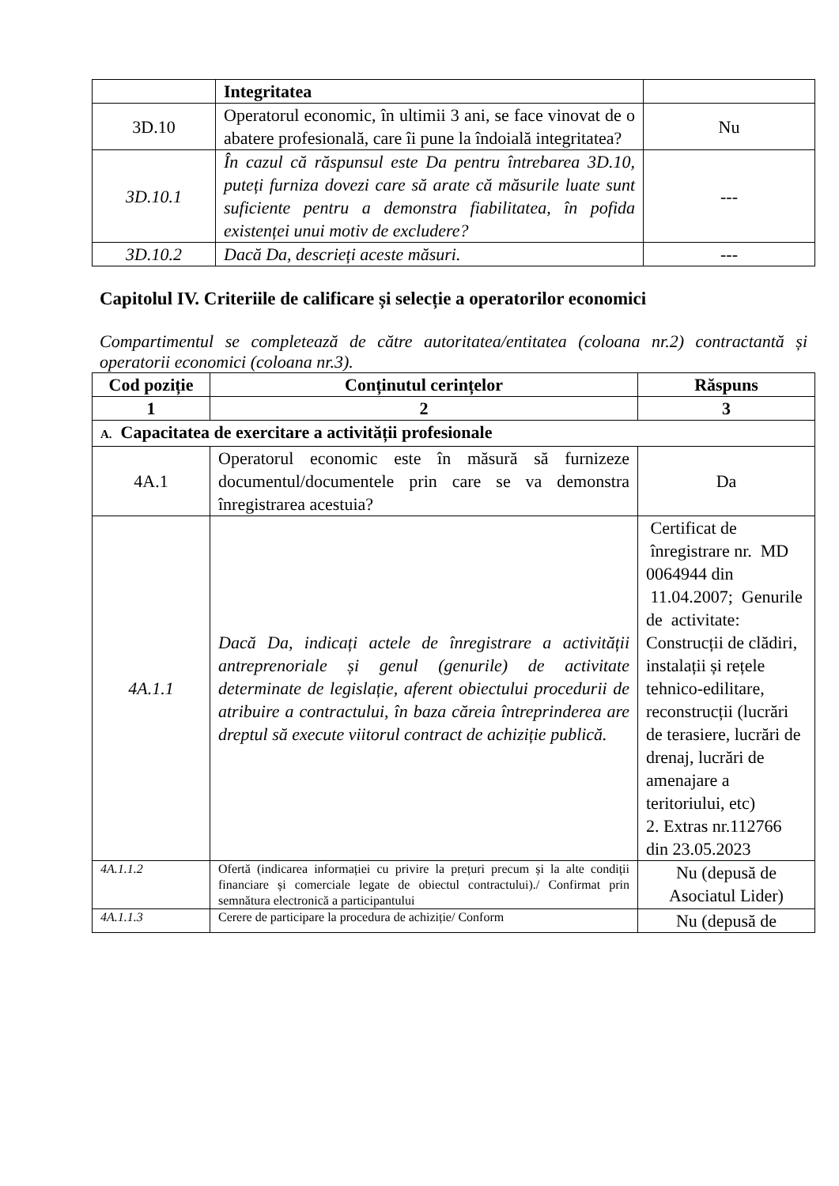| | Integritatea | |
| 3D.10 | Operatorul economic, în ultimii 3 ani, se face vinovat de o abatere profesională, care îi pune la îndoială integritatea? | Nu |
| 3D.10.1 | În cazul că răspunsul este Da pentru întrebarea 3D.10, puteți furniza dovezi care să arate că măsurile luate sunt suficiente pentru a demonstra fiabilitatea, în pofida existenței unui motiv de excludere? | --- |
| 3D.10.2 | Dacă Da, descrieți aceste măsuri. | --- |
Capitolul IV. Criteriile de calificare și selecție a operatorilor economici
Compartimentul se completează de către autoritatea/entitatea (coloana nr.2) contractantă și operatorii economici (coloana nr.3).
| Cod poziție | Conținutul cerințelor | Răspuns |
| --- | --- | --- |
| 1 | 2 | 3 |
| A. Capacitatea de exercitare a activității profesionale | | |
| 4A.1 | Operatorul economic este în măsură să furnizeze documentul/documentele prin care se va demonstra înregistrarea acestuia? | Da |
| 4A.1.1 | Dacă Da, indicați actele de înregistrare a activității antreprenoriale și genul (genurile) de activitate determinate de legislație, aferent obiectului procedurii de atribuire a contractului, în baza căreia întreprinderea are dreptul să execute viitorul contract de achiziție publică. | Certificat de înregistrare nr. MD 0064944 din 11.04.2007; Genurile de activitate: Construcții de clădiri, instalații și rețele tehnico-edilitare, reconstrucții (lucrări de terasiere, lucrări de drenaj, lucrări de amenajare a teritoriului, etc) 2. Extras nr.112766 din 23.05.2023 |
| 4A.1.1.2 | Ofertă (indicarea informației cu privire la prețuri precum și la alte condiții financiare și comerciale legate de obiectul contractului)./ Confirmat prin semnătura electronică a participantului | Nu (depusă de Asociatul Lider) |
| 4A.1.1.3 | Cerere de participare la procedura de achiziție/ Conform | Nu (depusă de |